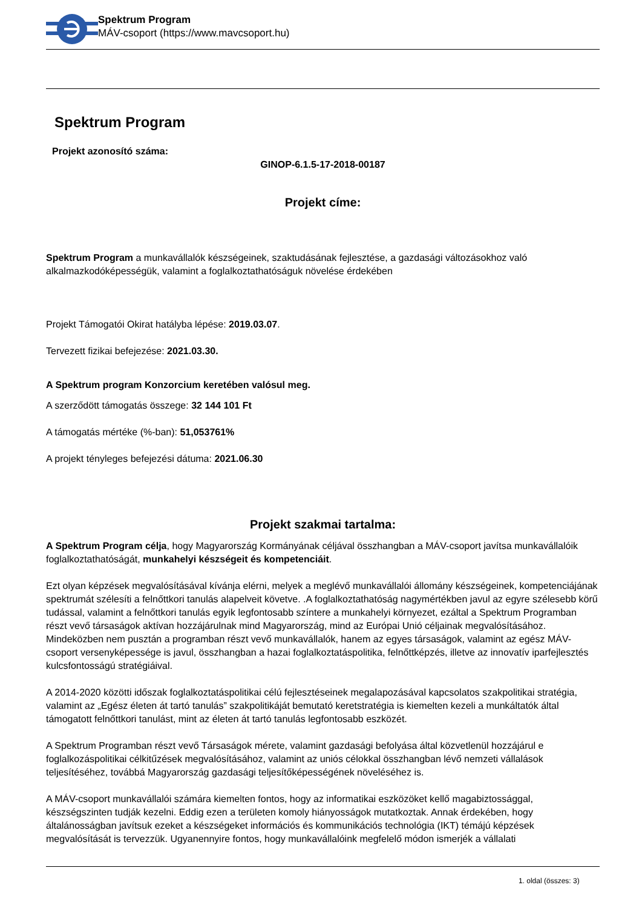Spektrum Program
MÁV-csoport (https://www.mavcsoport.hu)
Spektrum Program
Projekt azonosító száma:
GINOP-6.1.5-17-2018-00187
Projekt címe:
Spektrum Program a munkavállalók készségeinek, szaktudásának fejlesztése, a gazdasági változásokhoz való alkalmazkodóképességük, valamint a foglalkoztathatóságuk növelése érdekében
Projekt Támogatói Okirat hatályba lépése: 2019.03.07.
Tervezett fizikai befejezése: 2021.03.30.
A Spektrum program Konzorcium keretében valósul meg.
A szerződött támogatás összege: 32 144 101 Ft
A támogatás mértéke (%-ban): 51,053761%
A projekt tényleges befejezési dátuma: 2021.06.30
Projekt szakmai tartalma:
A Spektrum Program célja, hogy Magyarország Kormányának céljával összhangban a MÁV-csoport javítsa munkavállalóik foglalkoztathatóságát, munkahelyi készségeit és kompetenciáit.
Ezt olyan képzések megvalósításával kívánja elérni, melyek a meglévő munkavállalói állomány készségeinek, kompetenciájának spektrumát szélesíti a felnőttkori tanulás alapelveit követve. .A foglalkoztathatóság nagymértékben javul az egyre szélesebb körű tudással, valamint a felnőttkori tanulás egyik legfontosabb színtere a munkahelyi környezet, ezáltal a Spektrum Programban részt vevő társaságok aktívan hozzájárulnak mind Magyarország, mind az Európai Unió céljainak megvalósításához. Mindeközben nem pusztán a programban részt vevő munkavállalók, hanem az egyes társaságok, valamint az egész MÁV-csoport versenyképessége is javul, összhangban a hazai foglalkoztatáspolitika, felnőttképzés, illetve az innovatív iparfejlesztés kulcsfontosságú stratégiáival.
A 2014-2020 közötti időszak foglalkoztatáspolitikai célú fejlesztéseinek megalapozásával kapcsolatos szakpolitikai stratégia, valamint az „Egész életen át tartó tanulás” szakpolitikáját bemutató keretstratégia is kiemelten kezeli a munkáltatók által támogatott felnőttkori tanulást, mint az életen át tartó tanulás legfontosabb eszközét.
A Spektrum Programban részt vevő Társaságok mérete, valamint gazdasági befolyása által közvetlenül hozzájárul e foglalkozáspolitikai célkitűzések megvalósításához, valamint az uniós célokkal összhangban lévő nemzeti vállalások teljesítéséhez, továbbá Magyarország gazdasági teljesítőképességének növeléséhez is.
A MÁV-csoport munkavállalói számára kiemelten fontos, hogy az informatikai eszközöket kellő magabiztossággal, készségszinten tudják kezelni. Eddig ezen a területen komoly hiányosságok mutatkoztak. Annak érdekében, hogy általánosságban javítsuk ezeket a készségeket információs és kommunikációs technológia (IKT) témájú képzések megvalósítását is tervezzük. Ugyanennyire fontos, hogy munkavállalóink megfelelő módon ismerjék a vállalati
1. oldal (összes: 3)